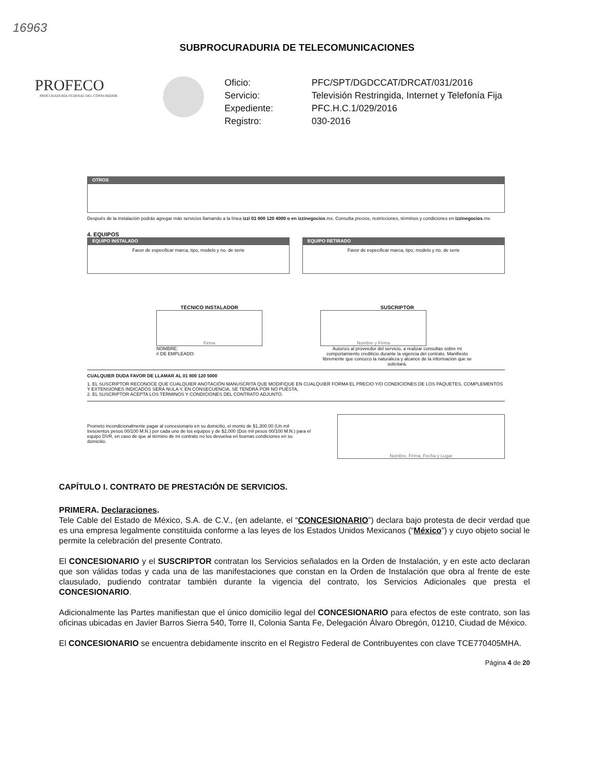16963
SUBPROCURADURIA DE TELECOMUNICACIONES
PROFECO
PROCURADURÍA FEDERAL DEL CONSUMIDOR
Oficio: PFC/SPT/DGDCCAT/DRCAT/031/2016 Servicio: Televisión Restringida, Internet y Telefonía Fija Expediente: PFC.H.C.1/029/2016 Registro: 030-2016
OTROS
Después de la instalación podrás agregar más servicios llamando a la línea izzi 01 800 120 4000 o en izzinegocios.mx. Consulta precios, restricciones, términos y condiciones en izzinegocios.mx
4. EQUIPOS
EQUIPO INSTALADO
Favor de especificar marca, tipo, modelo y no. de serie
EQUIPO RETIRADO
Favor de especificar marca, tipo, modelo y no. de serie
TÉCNICO INSTALADOR
Firma
NOMBRE:
# DE EMPLEADO:
SUSCRIPTOR
Nombre y Firma
Autorizo al proveedor del servicio, a realizar consultas sobre mi comportamiento crediticio durante la vigencia del contrato. Manifiesto libremente que conozco la naturaleza y alcance de la información que se solicitará.
CUALQUIER DUDA FAVOR DE LLAMAR AL 01 800 120 5000
1. EL SUSCRIPTOR RECONOCE QUE CUALQUIER ANOTACIÓN MANUSCRITA QUE MODIFIQUE EN CUALQUIER FORMA EL PRECIO Y/O CONDICIONES DE LOS PAQUETES, COMPLEMENTOS Y EXTENSIONES INDICADOS SERÁ NULA Y, EN CONSECUENCIA, SE TENDRÁ POR NO PUESTA.
2. EL SUSCRIPTOR ACEPTA LOS TÉRMINOS Y CONDICIONES DEL CONTRATO ADJUNTO.
Prometo incondicionalmente pagar al concesionario en su domicilio, el monto de $1,300.00 (Un mil trescientos pesos 00/100 M.N.) por cada uno de los equipos y de $2,000 (Dos mil pesos 00/100 M.N.) para el equipo DVR, en caso de que al término de mi contrato no los devuelva en buenas condiciones en su domicilio.
Nombre, Firma, Fecha y Lugar
CAPÍTULO I. CONTRATO DE PRESTACIÓN DE SERVICIOS.
PRIMERA. Declaraciones.
Tele Cable del Estado de México, S.A. de C.V., (en adelante, el “CONCESIONARIO”) declara bajo protesta de decir verdad que es una empresa legalmente constituida conforme a las leyes de los Estados Unidos Mexicanos (“México”) y cuyo objeto social le permite la celebración del presente Contrato.
El CONCESIONARIO y el SUSCRIPTOR contratan los Servicios señalados en la Orden de Instalación, y en este acto declaran que son válidas todas y cada una de las manifestaciones que constan en la Orden de Instalación que obra al frente de este clausulado, pudiendo contratar también durante la vigencia del contrato, los Servicios Adicionales que presta el CONCESIONARIO.
Adicionalmente las Partes manifiestan que el único domicilio legal del CONCESIONARIO para efectos de este contrato, son las oficinas ubicadas en Javier Barros Sierra 540, Torre II, Colonia Santa Fe, Delegación Álvaro Obregón, 01210, Ciudad de México.
El CONCESIONARIO se encuentra debidamente inscrito en el Registro Federal de Contribuyentes con clave TCE770405MHA.
Página 4 de 20